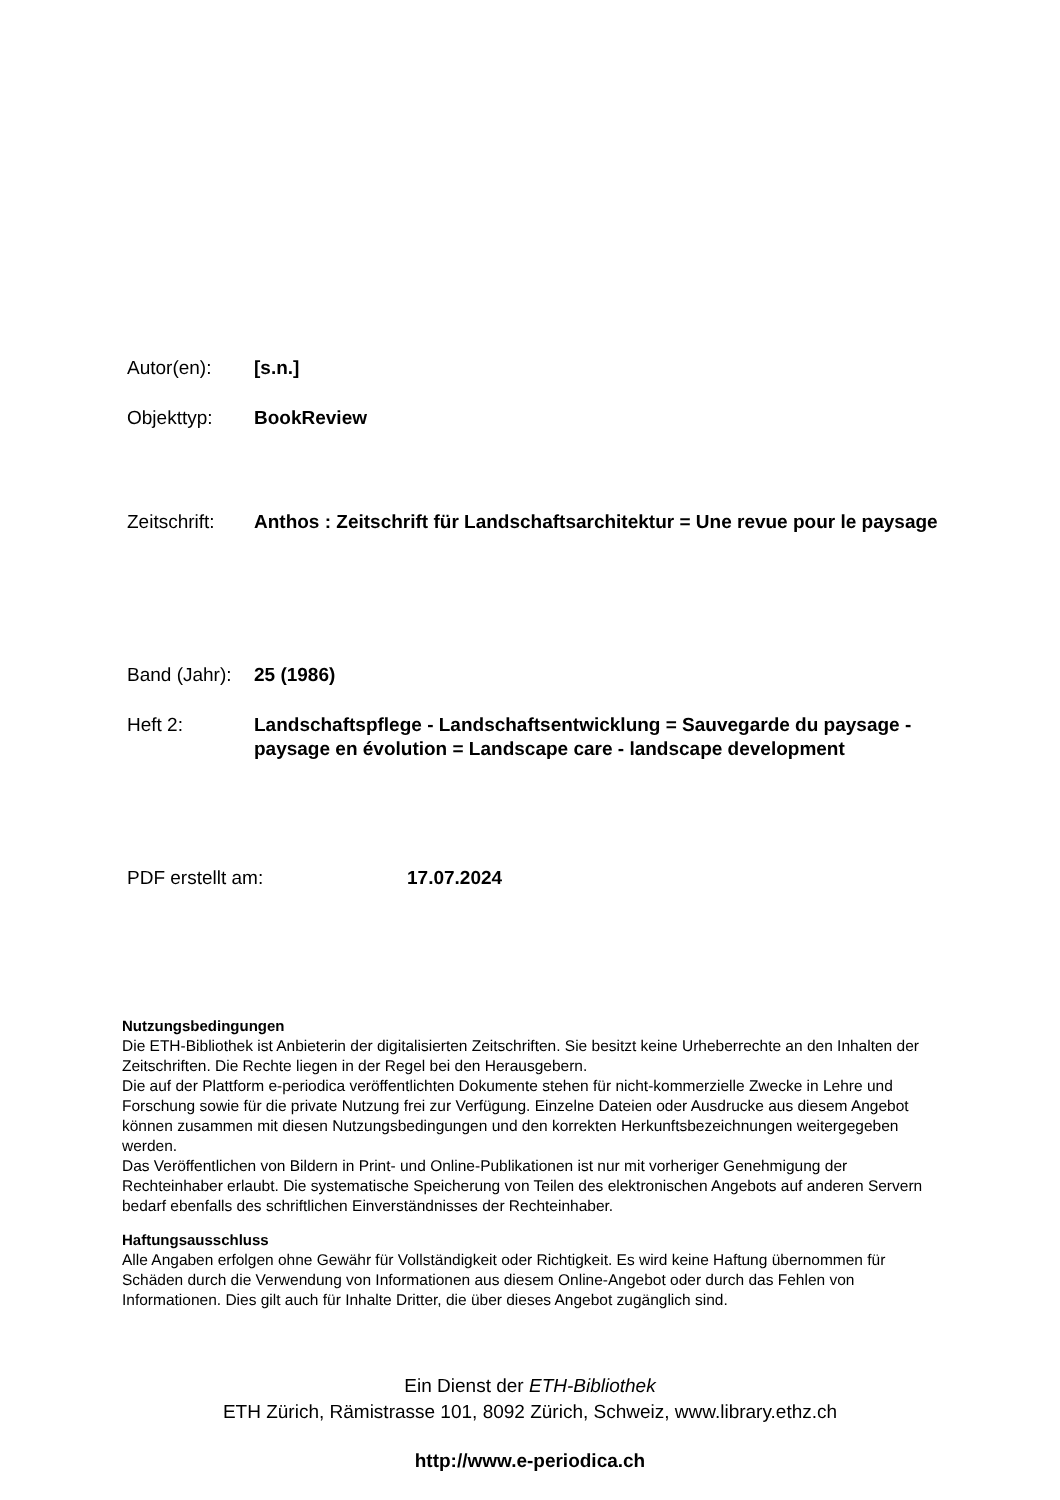Autor(en): [s.n.]
Objekttyp: BookReview
Zeitschrift:
Anthos : Zeitschrift für Landschaftsarchitektur = Une revue pour le paysage
Band (Jahr):
25 (1986)
Heft 2: Landschaftspflege - Landschaftsentwicklung = Sauvegarde du paysage - paysage en évolution = Landscape care - landscape development
PDF erstellt am: 17.07.2024
Nutzungsbedingungen
Die ETH-Bibliothek ist Anbieterin der digitalisierten Zeitschriften. Sie besitzt keine Urheberrechte an den Inhalten der Zeitschriften. Die Rechte liegen in der Regel bei den Herausgebern.
Die auf der Plattform e-periodica veröffentlichten Dokumente stehen für nicht-kommerzielle Zwecke in Lehre und Forschung sowie für die private Nutzung frei zur Verfügung. Einzelne Dateien oder Ausdrucke aus diesem Angebot können zusammen mit diesen Nutzungsbedingungen und den korrekten Herkunftsbezeichnungen weitergegeben werden.
Das Veröffentlichen von Bildern in Print- und Online-Publikationen ist nur mit vorheriger Genehmigung der Rechteinhaber erlaubt. Die systematische Speicherung von Teilen des elektronischen Angebots auf anderen Servern bedarf ebenfalls des schriftlichen Einverständnisses der Rechteinhaber.
Haftungsausschluss
Alle Angaben erfolgen ohne Gewähr für Vollständigkeit oder Richtigkeit. Es wird keine Haftung übernommen für Schäden durch die Verwendung von Informationen aus diesem Online-Angebot oder durch das Fehlen von Informationen. Dies gilt auch für Inhalte Dritter, die über dieses Angebot zugänglich sind.
Ein Dienst der ETH-Bibliothek
ETH Zürich, Rämistrasse 101, 8092 Zürich, Schweiz, www.library.ethz.ch
http://www.e-periodica.ch